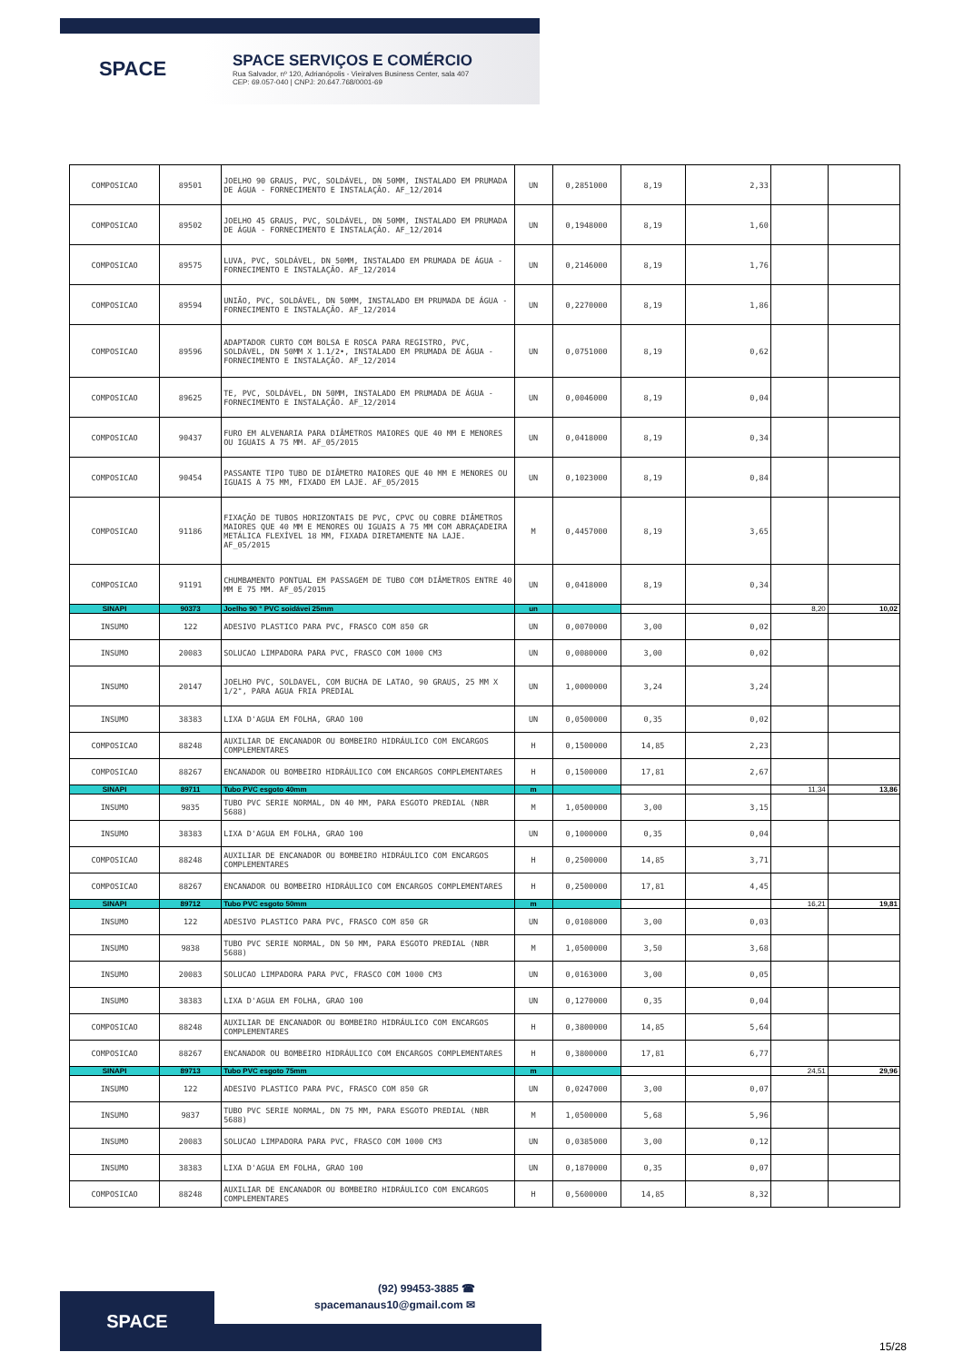SPACE
SPACE SERVIÇOS E COMÉRCIO
Rua Salvador, nº 120, Adrianópolis - Vieiralves Business Center, sala 407
CEP: 69.057-040 | CNPJ: 20.647.768/0001-69
| COMPOSICAO | 89501 | JOELHO 90 GRAUS, PVC, SOLDÁVEL, DN 50MM, INSTALADO EM PRUMADA DE ÁGUA - FORNECIMENTO E INSTALAÇÃO. AF_12/2014 | UN | 0,2851000 | 8,19 | 2,33 | | |
| COMPOSICAO | 89502 | JOELHO 45 GRAUS, PVC, SOLDÁVEL, DN 50MM, INSTALADO EM PRUMADA DE ÁGUA - FORNECIMENTO E INSTALAÇÃO. AF_12/2014 | UN | 0,1948000 | 8,19 | 1,60 | | |
| COMPOSICAO | 89575 | LUVA, PVC, SOLDÁVEL, DN 50MM, INSTALADO EM PRUMADA DE ÁGUA - FORNECIMENTO E INSTALAÇÃO. AF_12/2014 | UN | 0,2146000 | 8,19 | 1,76 | | |
| COMPOSICAO | 89594 | UNIÃO, PVC, SOLDÁVEL, DN 50MM, INSTALADO EM PRUMADA DE ÁGUA - FORNECIMENTO E INSTALAÇÃO. AF_12/2014 | UN | 0,2270000 | 8,19 | 1,86 | | |
| COMPOSICAO | 89596 | ADAPTADOR CURTO COM BOLSA E ROSCA PARA REGISTRO, PVC, SOLDÁVEL, DN 50MM X 1.1/2•, INSTALADO EM PRUMADA DE ÁGUA - FORNECIMENTO E INSTALAÇÃO. AF_12/2014 | UN | 0,0751000 | 8,19 | 0,62 | | |
| COMPOSICAO | 89625 | TE, PVC, SOLDÁVEL, DN 50MM, INSTALADO EM PRUMADA DE ÁGUA - FORNECIMENTO E INSTALAÇÃO. AF_12/2014 | UN | 0,0046000 | 8,19 | 0,04 | | |
| COMPOSICAO | 90437 | FURO EM ALVENARIA PARA DIÂMETROS MAIORES QUE 40 MM E MENORES OU IGUAIS A 75 MM. AF_05/2015 | UN | 0,0418000 | 8,19 | 0,34 | | |
| COMPOSICAO | 90454 | PASSANTE TIPO TUBO DE DIÂMETRO MAIORES QUE 40 MM E MENORES OU IGUAIS A 75 MM, FIXADO EM LAJE. AF_05/2015 | UN | 0,1023000 | 8,19 | 0,84 | | |
| COMPOSICAO | 91186 | FIXAÇÃO DE TUBOS HORIZONTAIS DE PVC, CPVC OU COBRE DIÂMETROS MAIORES QUE 40 MM E MENORES OU IGUAIS A 75 MM COM ABRAÇADEIRA METÁLICA FLEXÍVEL 18 MM, FIXADA DIRETAMENTE NA LAJE. AF_05/2015 | M | 0,4457000 | 8,19 | 3,65 | | |
| COMPOSICAO | 91191 | CHUMBAMENTO PONTUAL EM PASSAGEM DE TUBO COM DIÂMETROS ENTRE 40 MM E 75 MM. AF_05/2015 | UN | 0,0418000 | 8,19 | 0,34 | | |
| SINAPI | 90373 | Joelho 90 ° PVC soidávei 25mm | un | | | | 8,20 | 10,02 |
| INSUMO | 122 | ADESIVO PLASTICO PARA PVC, FRASCO COM 850 GR | UN | 0,0070000 | 3,00 | 0,02 | | |
| INSUMO | 20083 | SOLUCAO LIMPADORA PARA PVC, FRASCO COM 1000 CM3 | UN | 0,0080000 | 3,00 | 0,02 | | |
| INSUMO | 20147 | JOELHO PVC, SOLDAVEL, COM BUCHA DE LATAO, 90 GRAUS, 25 MM X 1/2", PARA AGUA FRIA PREDIAL | UN | 1,0000000 | 3,24 | 3,24 | | |
| INSUMO | 38383 | LIXA D'AGUA EM FOLHA, GRAO 100 | UN | 0,0500000 | 0,35 | 0,02 | | |
| COMPOSICAO | 88248 | AUXILIAR DE ENCANADOR OU BOMBEIRO HIDRÁULICO COM ENCARGOS COMPLEMENTARES | H | 0,1500000 | 14,85 | 2,23 | | |
| COMPOSICAO | 88267 | ENCANADOR OU BOMBEIRO HIDRÁULICO COM ENCARGOS COMPLEMENTARES | H | 0,1500000 | 17,81 | 2,67 | | |
| SINAPI | 89711 | Tubo PVC esgoto 40mm | m | | | | 11,34 | 13,86 |
| INSUMO | 9835 | TUBO PVC SERIE NORMAL, DN 40 MM, PARA ESGOTO PREDIAL (NBR 5688) | M | 1,0500000 | 3,00 | 3,15 | | |
| INSUMO | 38383 | LIXA D'AGUA EM FOLHA, GRAO 100 | UN | 0,1000000 | 0,35 | 0,04 | | |
| COMPOSICAO | 88248 | AUXILIAR DE ENCANADOR OU BOMBEIRO HIDRÁULICO COM ENCARGOS COMPLEMENTARES | H | 0,2500000 | 14,85 | 3,71 | | |
| COMPOSICAO | 88267 | ENCANADOR OU BOMBEIRO HIDRÁULICO COM ENCARGOS COMPLEMENTARES | H | 0,2500000 | 17,81 | 4,45 | | |
| SINAPI | 89712 | Tubo PVC esgoto 50mm | m | | | | 16,21 | 19,81 |
| INSUMO | 122 | ADESIVO PLASTICO PARA PVC, FRASCO COM 850 GR | UN | 0,0108000 | 3,00 | 0,03 | | |
| INSUMO | 9838 | TUBO PVC SERIE NORMAL, DN 50 MM, PARA ESGOTO PREDIAL (NBR 5688) | M | 1,0500000 | 3,50 | 3,68 | | |
| INSUMO | 20083 | SOLUCAO LIMPADORA PARA PVC, FRASCO COM 1000 CM3 | UN | 0,0163000 | 3,00 | 0,05 | | |
| INSUMO | 38383 | LIXA D'AGUA EM FOLHA, GRAO 100 | UN | 0,1270000 | 0,35 | 0,04 | | |
| COMPOSICAO | 88248 | AUXILIAR DE ENCANADOR OU BOMBEIRO HIDRÁULICO COM ENCARGOS COMPLEMENTARES | H | 0,3800000 | 14,85 | 5,64 | | |
| COMPOSICAO | 88267 | ENCANADOR OU BOMBEIRO HIDRÁULICO COM ENCARGOS COMPLEMENTARES | H | 0,3800000 | 17,81 | 6,77 | | |
| SINAPI | 89713 | Tubo PVC esgoto 75mm | m | | | | 24,51 | 29,96 |
| INSUMO | 122 | ADESIVO PLASTICO PARA PVC, FRASCO COM 850 GR | UN | 0,0247000 | 3,00 | 0,07 | | |
| INSUMO | 9837 | TUBO PVC SERIE NORMAL, DN 75 MM, PARA ESGOTO PREDIAL (NBR 5688) | M | 1,0500000 | 5,68 | 5,96 | | |
| INSUMO | 20083 | SOLUCAO LIMPADORA PARA PVC, FRASCO COM 1000 CM3 | UN | 0,0385000 | 3,00 | 0,12 | | |
| INSUMO | 38383 | LIXA D'AGUA EM FOLHA, GRAO 100 | UN | 0,1870000 | 0,35 | 0,07 | | |
| COMPOSICAO | 88248 | AUXILIAR DE ENCANADOR OU BOMBEIRO HIDRÁULICO COM ENCARGOS COMPLEMENTARES | H | 0,5600000 | 14,85 | 8,32 | | |
SPACE
(92) 99453-3885 ☎
spacemanaus10@gmail.com ✉
15/28